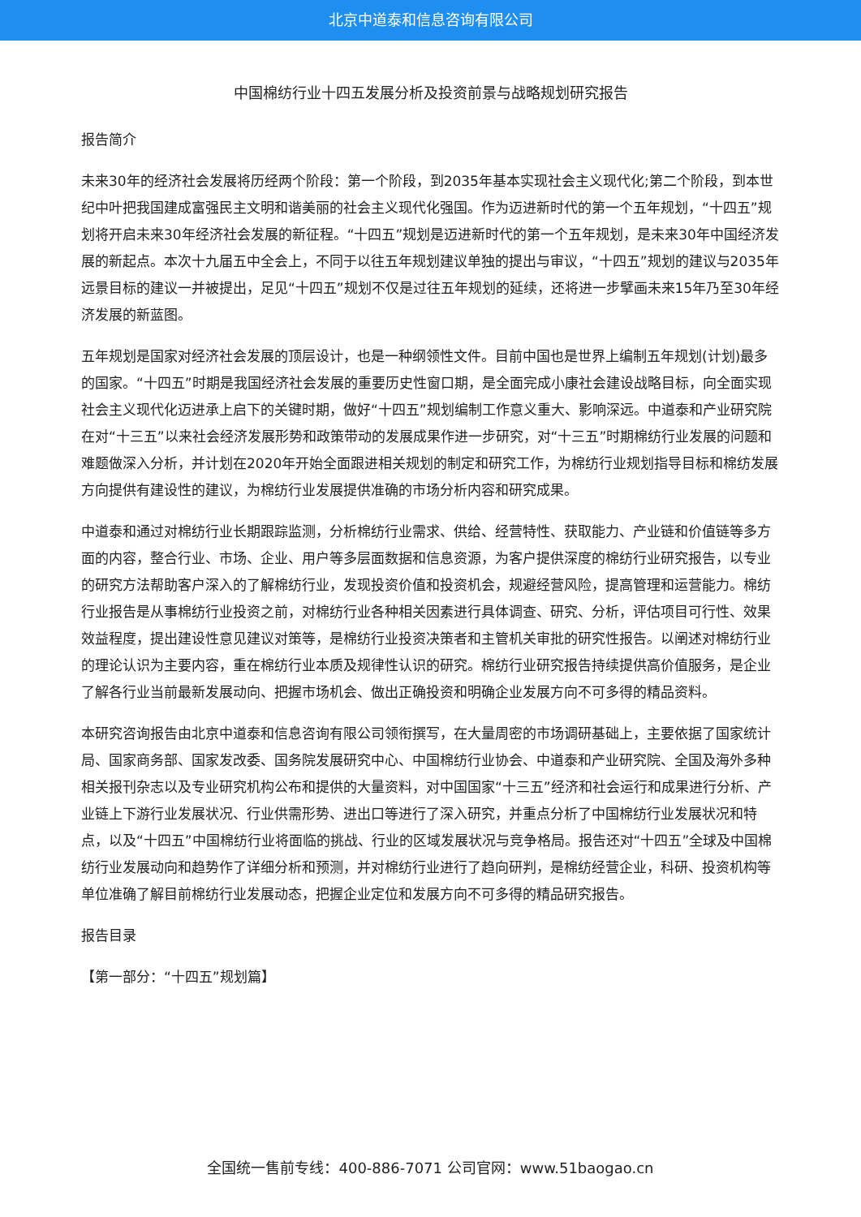北京中道泰和信息咨询有限公司
中国棉纺行业十四五发展分析及投资前景与战略规划研究报告
报告简介
未来30年的经济社会发展将历经两个阶段：第一个阶段，到2035年基本实现社会主义现代化;第二个阶段，到本世纪中叶把我国建成富强民主文明和谐美丽的社会主义现代化强国。作为迈进新时代的第一个五年规划，“十四五”规划将开启未来30年经济社会发展的新征程。“十四五”规划是迈进新时代的第一个五年规划，是未来30年中国经济发展的新起点。本次十九届五中全会上，不同于以往五年规划建议单独的提出与审议，“十四五”规划的建议与2035年远景目标的建议一并被提出，足见“十四五”规划不仅是过往五年规划的延续，还将进一步擘画未来15年乃至30年经济发展的新蓝图。
五年规划是国家对经济社会发展的顶层设计，也是一种纲领性文件。目前中国也是世界上编制五年规划(计划)最多的国家。“十四五”时期是我国经济社会发展的重要历史性窗口期，是全面完成小康社会建设战略目标，向全面实现社会主义现代化迈进承上启下的关键时期，做好“十四五”规划编制工作意义重大、影响深远。中道泰和产业研究院在对“十三五”以来社会经济发展形势和政策带动的发展成果作进一步研究，对“十三五”时期棉纺行业发展的问题和难题做深入分析，并计划在2020年开始全面跟进相关规划的制定和研究工作，为棉纺行业规划指导目标和棉纺发展方向提供有建设性的建议，为棉纺行业发展提供准确的市场分析内容和研究成果。
中道泰和通过对棉纺行业长期跟踪监测，分析棉纺行业需求、供给、经营特性、获取能力、产业链和价值链等多方面的内容，整合行业、市场、企业、用户等多层面数据和信息资源，为客户提供深度的棉纺行业研究报告，以专业的研究方法帮助客户深入的了解棉纺行业，发现投资价值和投资机会，规避经营风险，提高管理和运营能力。棉纺行业报告是从事棉纺行业投资之前，对棉纺行业各种相关因素进行具体调查、研究、分析，评估项目可行性、效果效益程度，提出建设性意见建议对策等，是棉纺行业投资决策者和主管机关审批的研究性报告。以阐述对棉纺行业的理论认识为主要内容，重在棉纺行业本质及规律性认识的研究。棉纺行业研究报告持续提供高价值服务，是企业了解各行业当前最新发展动向、把握市场机会、做出正确投资和明确企业发展方向不可多得的精品资料。
本研究咨询报告由北京中道泰和信息咨询有限公司领衔撰写，在大量周密的市场调研基础上，主要依据了国家统计局、国家商务部、国家发改委、国务院发展研究中心、中国棉纺行业协会、中道泰和产业研究院、全国及海外多种相关报刊杂志以及专业研究机构公布和提供的大量资料，对中国国家“十三五”经济和社会运行和成果进行分析、产业链上下游行业发展状况、行业供需形势、进出口等进行了深入研究，并重点分析了中国棉纺行业发展状况和特点，以及“十四五”中国棉纺行业将面临的挑战、行业的区域发展状况与竞争格局。报告还对“十四五”全球及中国棉纺行业发展动向和趋势作了详细分析和预测，并对棉纺行业进行了趋向研判，是棉纺经营企业，科研、投资机构等单位准确了解目前棉纺行业发展动态，把握企业定位和发展方向不可多得的精品研究报告。
报告目录
【第一部分：“十四五”规划篇】
全国统一售前专线：400-886-7071 公司官网：www.51baogao.cn